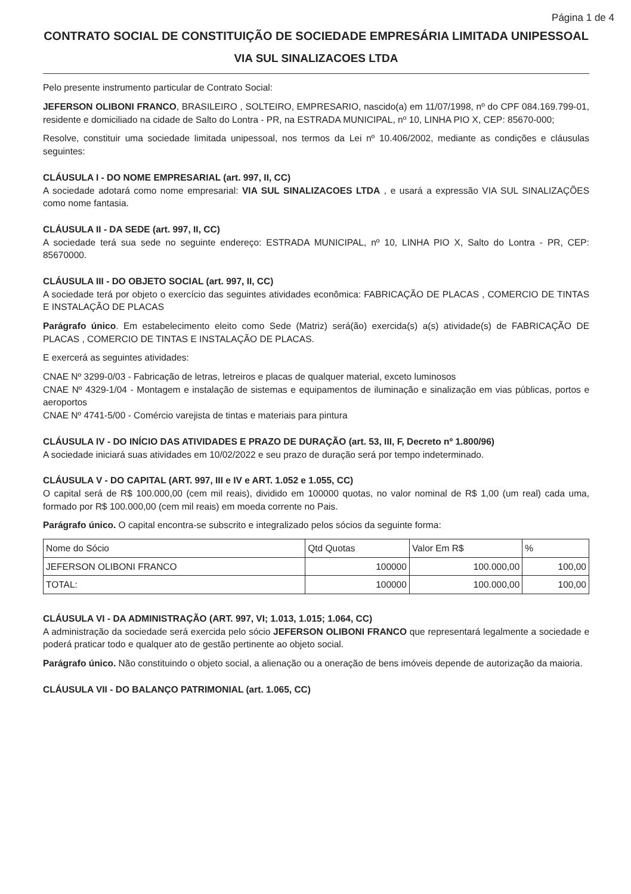Página 1 de 4
CONTRATO SOCIAL DE CONSTITUIÇÃO DE SOCIEDADE EMPRESÁRIA LIMITADA UNIPESSOAL
VIA SUL SINALIZACOES LTDA
Pelo presente instrumento particular de Contrato Social:
JEFERSON OLIBONI FRANCO, BRASILEIRO , SOLTEIRO, EMPRESARIO, nascido(a) em 11/07/1998, nº do CPF 084.169.799-01, residente e domiciliado na cidade de Salto do Lontra - PR, na ESTRADA MUNICIPAL, nº 10, LINHA PIO X, CEP: 85670-000;
Resolve, constituir uma sociedade limitada unipessoal, nos termos da Lei nº 10.406/2002, mediante as condições e cláusulas seguintes:
CLÁUSULA I - DO NOME EMPRESARIAL (art. 997, II, CC)
A sociedade adotará como nome empresarial: VIA SUL SINALIZACOES LTDA , e usará a expressão VIA SUL SINALIZAÇÕES como nome fantasia.
CLÁUSULA II - DA SEDE (art. 997, II, CC)
A sociedade terá sua sede no seguinte endereço: ESTRADA MUNICIPAL, nº 10, LINHA PIO X, Salto do Lontra - PR, CEP: 85670000.
CLÁUSULA III - DO OBJETO SOCIAL (art. 997, II, CC)
A sociedade terá por objeto o exercício das seguintes atividades econômica: FABRICAÇÃO DE PLACAS , COMERCIO DE TINTAS E INSTALAÇÃO DE PLACAS
Parágrafo único. Em estabelecimento eleito como Sede (Matriz) será(ão) exercida(s) a(s) atividade(s) de FABRICAÇÃO DE PLACAS , COMERCIO DE TINTAS E INSTALAÇÃO DE PLACAS.
E exercerá as seguintes atividades:
CNAE Nº 3299-0/03 - Fabricação de letras, letreiros e placas de qualquer material, exceto luminosos
CNAE Nº 4329-1/04 - Montagem e instalação de sistemas e equipamentos de iluminação e sinalização em vias públicas, portos e aeroportos
CNAE Nº 4741-5/00 - Comércio varejista de tintas e materiais para pintura
CLÁUSULA IV - DO INÍCIO DAS ATIVIDADES E PRAZO DE DURAÇÃO (art. 53, III, F, Decreto nº 1.800/96)
A sociedade iniciará suas atividades em 10/02/2022 e seu prazo de duração será por tempo indeterminado.
CLÁUSULA V - DO CAPITAL (ART. 997, III e IV e ART. 1.052 e 1.055, CC)
O capital será de R$ 100.000,00 (cem mil reais), dividido em 100000 quotas, no valor nominal de R$ 1,00 (um real) cada uma, formado por R$ 100.000,00 (cem mil reais) em moeda corrente no Pais.
Parágrafo único. O capital encontra-se subscrito e integralizado pelos sócios da seguinte forma:
| Nome do Sócio | Qtd Quotas | Valor Em R$ | % |
| --- | --- | --- | --- |
| JEFERSON OLIBONI FRANCO | 100000 | 100.000,00 | 100,00 |
| TOTAL: | 100000 | 100.000,00 | 100,00 |
CLÁUSULA VI - DA ADMINISTRAÇÃO (ART. 997, VI; 1.013, 1.015; 1.064, CC)
A administração da sociedade será exercida pelo sócio JEFERSON OLIBONI FRANCO que representará legalmente a sociedade e poderá praticar todo e qualquer ato de gestão pertinente ao objeto social.
Parágrafo único. Não constituindo o objeto social, a alienação ou a oneração de bens imóveis depende de autorização da maioria.
CLÁUSULA VII - DO BALANÇO PATRIMONIAL (art. 1.065, CC)